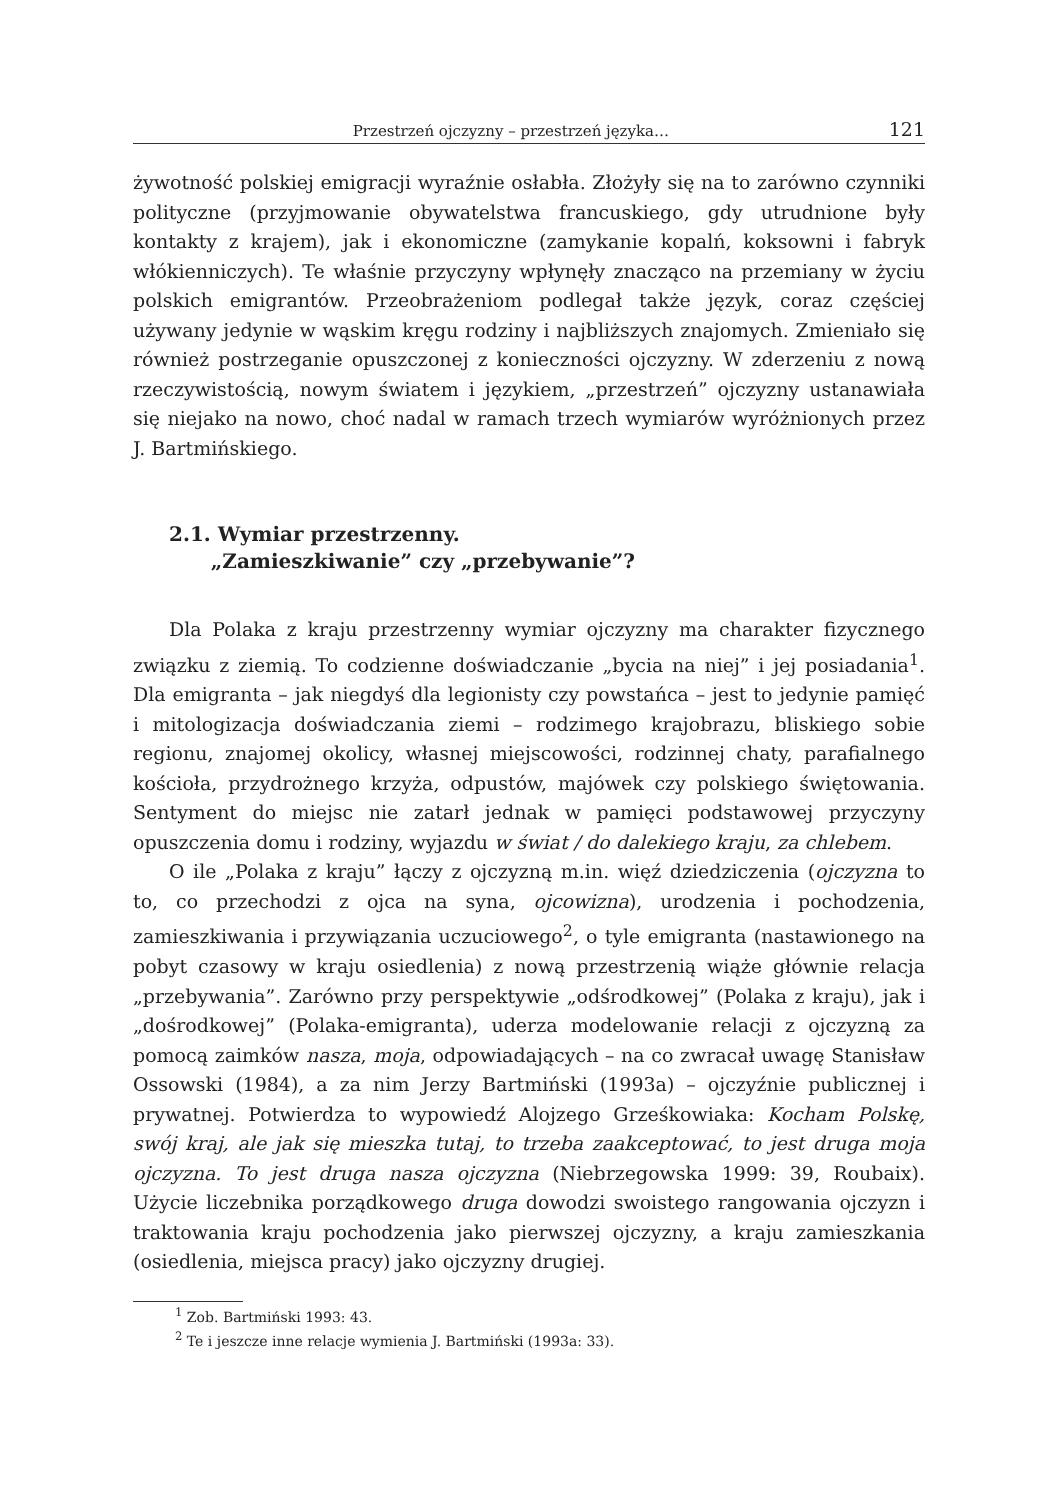Przestrzeń ojczyzny – przestrzeń języka… 121
żywotność polskiej emigracji wyraźnie osłabła. Złożyły się na to zarówno czynniki polityczne (przyjmowanie obywatelstwa francuskiego, gdy utrudnione były kontakty z krajem), jak i ekonomiczne (zamykanie kopalń, koksowni i fabryk włókienniczych). Te właśnie przyczyny wpłynęły znacząco na przemiany w życiu polskich emigrantów. Przeobrażeniom podlegał także język, coraz częściej używany jedynie w wąskim kręgu rodziny i najbliższych znajomych. Zmieniało się również postrzeganie opuszczonej z konieczności ojczyzny. W zderzeniu z nową rzeczywistością, nowym światem i językiem, „przestrzeń” ojczyzny ustanawiała się niejako na nowo, choć nadal w ramach trzech wymiarów wyróżnionych przez J. Bartmińskiego.
2.1. Wymiar przestrzenny.
„Zamieszkiwanie” czy „przebywanie”?
Dla Polaka z kraju przestrzenny wymiar ojczyzny ma charakter fizycznego związku z ziemią. To codzienne doświadczanie „bycia na niej” i jej posiadania<sup>1</sup>. Dla emigranta – jak niegdyś dla legionisty czy powstańca – jest to jedynie pamięć i mitologizacja doświadczania ziemi – rodzimego krajobrazu, bliskiego sobie regionu, znajomej okolicy, własnej miejscowości, rodzinnej chaty, parafialnego kościoła, przydrożnego krzyża, odpustów, majówek czy polskiego świętowania. Sentyment do miejsc nie zatarł jednak w pamięci podstawowej przyczyny opuszczenia domu i rodziny, wyjazdu w świat / do dalekiego kraju, za chlebem.
O ile „Polaka z kraju” łączy z ojczyzną m.in. więź dziedziczenia (ojczyzna to to, co przechodzi z ojca na syna, ojcowizna), urodzenia i pochodzenia, zamieszkiwania i przywiązania uczuciowego<sup>2</sup>, o tyle emigranta (nastawionego na pobyt czasowy w kraju osiedlenia) z nową przestrzenią wiąże głównie relacja „przebywania”. Zarówno przy perspektywie „odśrodkowej” (Polaka z kraju), jak i „dośrodkowej” (Polaka-emigranta), uderza modelowanie relacji z ojczyzną za pomocą zaimków nasza, moja, odpowiadających – na co zwracał uwagę Stanisław Ossowski (1984), a za nim Jerzy Bartmiński (1993a) – ojczyźnie publicznej i prywatnej. Potwierdza to wypowiedź Alojzego Grześkowiaka: Kocham Polskę, swój kraj, ale jak się mieszka tutaj, to trzeba zaakceptować, to jest druga moja ojczyzna. To jest druga nasza ojczyzna (Niebrzegowska 1999: 39, Roubaix). Użycie liczebnika porządkowego druga dowodzi swoistego rangowania ojczyzn i traktowania kraju pochodzenia jako pierwszej ojczyzny, a kraju zamieszkania (osiedlenia, miejsca pracy) jako ojczyzny drugiej.
<sup>1</sup> Zob. Bartmiński 1993: 43.
<sup>2</sup> Te i jeszcze inne relacje wymienia J. Bartmiński (1993a: 33).